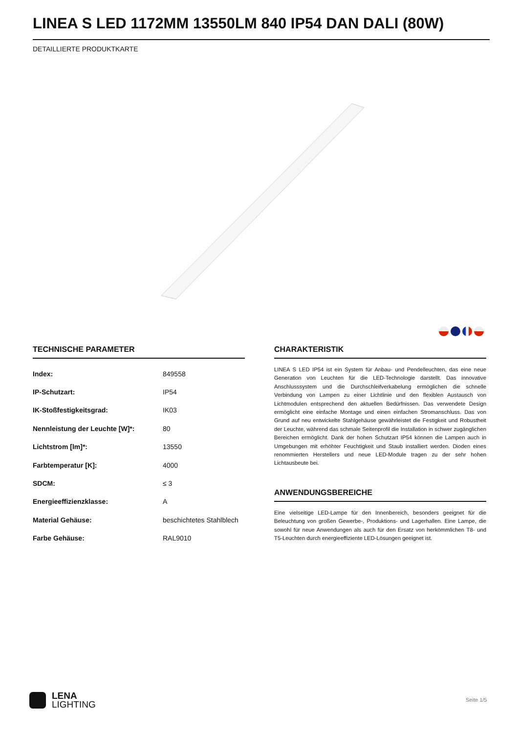LINEA S LED 1172MM 13550LM 840 IP54 DAN DALI (80W)
DETAILLIERTE PRODUKTKARTE
TECHNISCHE PARAMETER
| Index: | 849558 |
| IP-Schutzart: | IP54 |
| IK-Stoßfestigkeitsgrad: | IK03 |
| Nennleistung der Leuchte [W]*: | 80 |
| Lichtstrom [lm]*: | 13550 |
| Farbtemperatur [K]: | 4000 |
| SDCM: | ≤ 3 |
| Energieeffizienzklasse: | A |
| Material Gehäuse: | beschichtetes Stahlblech |
| Farbe Gehäuse: | RAL9010 |
CHARAKTERISTIK
LINEA S LED IP54 ist ein System für Anbau- und Pendelleuchten, das eine neue Generation von Leuchten für die LED-Technologie darstellt. Das innovative Anschlusssystem und die Durchschleifverkabelung ermöglichen die schnelle Verbindung von Lampen zu einer Lichtlinie und den flexiblen Austausch von Lichtmodulen entsprechend den aktuellen Bedürfnissen. Das verwendete Design ermöglicht eine einfache Montage und einen einfachen Stromanschluss. Das von Grund auf neu entwickelte Stahlgehäuse gewährleistet die Festigkeit und Robustheit der Leuchte, während das schmale Seitenprofil die Installation in schwer zugänglichen Bereichen ermöglicht. Dank der hohen Schutzart IP54 können die Lampen auch in Umgebungen mit erhöhter Feuchtigkeit und Staub installiert werden. Dioden eines renommierten Herstellers und neue LED-Module tragen zu der sehr hohen Lichtausbeute bei.
ANWENDUNGSBEREICHE
Eine vielseitige LED-Lampe für den Innenbereich, besonders geeignet für die Beleuchtung von großen Gewerbe-, Produktions- und Lagerhallen. Eine Lampe, die sowohl für neue Anwendungen als auch für den Ersatz von herkömmlichen T8- und T5-Leuchten durch energieeffiziente LED-Lösungen geeignet ist.
LENA
LIGHTING
Seite 1/5